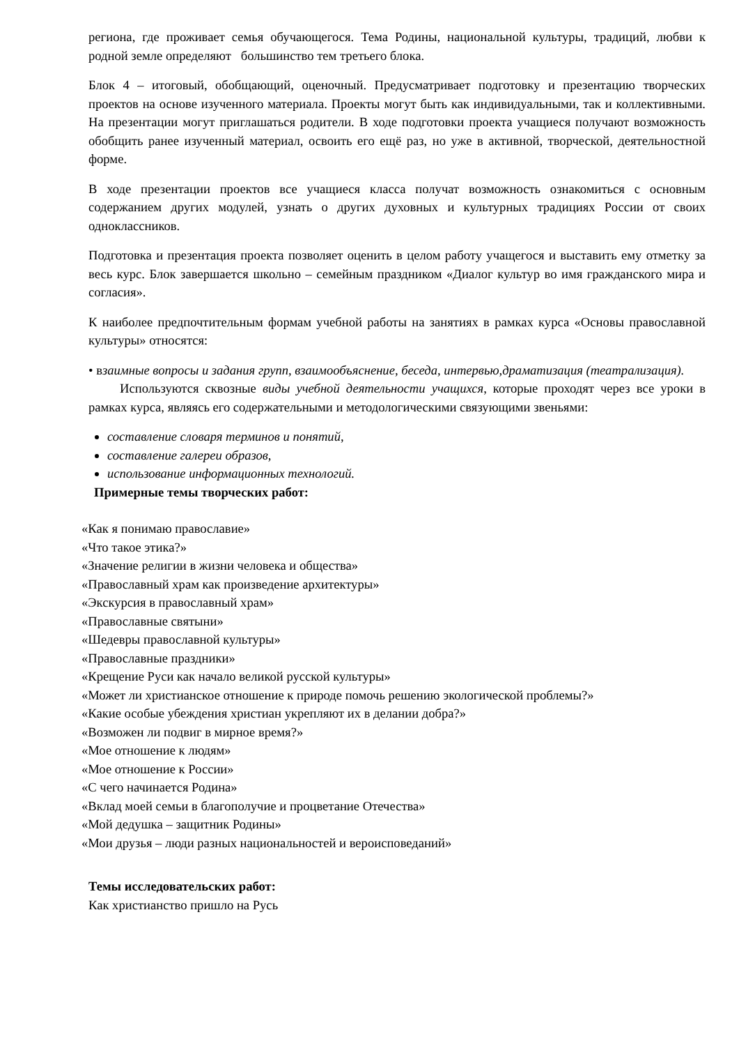региона, где проживает семья обучающегося. Тема Родины, национальной культуры, традиций, любви к родной земле определяют большинство тем третьего блока.
Блок 4 – итоговый, обобщающий, оценочный. Предусматривает подготовку и презентацию творческих проектов на основе изученного материала. Проекты могут быть как индивидуальными, так и коллективными. На презентации могут приглашаться родители. В ходе подготовки проекта учащиеся получают возможность обобщить ранее изученный материал, освоить его ещё раз, но уже в активной, творческой, деятельностной форме.
В ходе презентации проектов все учащиеся класса получат возможность ознакомиться с основным содержанием других модулей, узнать о других духовных и культурных традициях России от своих одноклассников.
Подготовка и презентация проекта позволяет оценить в целом работу учащегося и выставить ему отметку за весь курс. Блок завершается школьно – семейным праздником «Диалог культур во имя гражданского мира и согласия».
К наиболее предпочтительным формам учебной работы на занятиях в рамках курса «Основы православной культуры» относятся:
• взаимные вопросы и задания групп, взаимообъяснение, беседа, интервью,драматизация (театрализация).
Используются сквозные виды учебной деятельности учащихся, которые проходят через все уроки в рамках курса, являясь его содержательными и методологическими связующими звеньями:
составление словаря терминов и понятий,
составление галереи образов,
использование информационных технологий.
Примерные темы творческих работ:
«Как я понимаю православие»
«Что такое этика?»
«Значение религии в жизни человека и общества»
«Православный храм как произведение архитектуры»
«Экскурсия в православный храм»
«Православные святыни»
«Шедевры православной культуры»
«Православные праздники»
«Крещение Руси как начало великой русской культуры»
«Может ли христианское отношение к природе помочь решению экологической проблемы?»
«Какие особые убеждения христиан укрепляют их в делании добра?»
«Возможен ли подвиг в мирное время?»
«Мое отношение к людям»
«Мое отношение к России»
«С чего начинается Родина»
«Вклад моей семьи в благополучие и процветание Отечества»
«Мой дедушка – защитник Родины»
«Мои друзья – люди разных национальностей и вероисповеданий»
Темы исследовательских работ:
Как христианство пришло на Русь